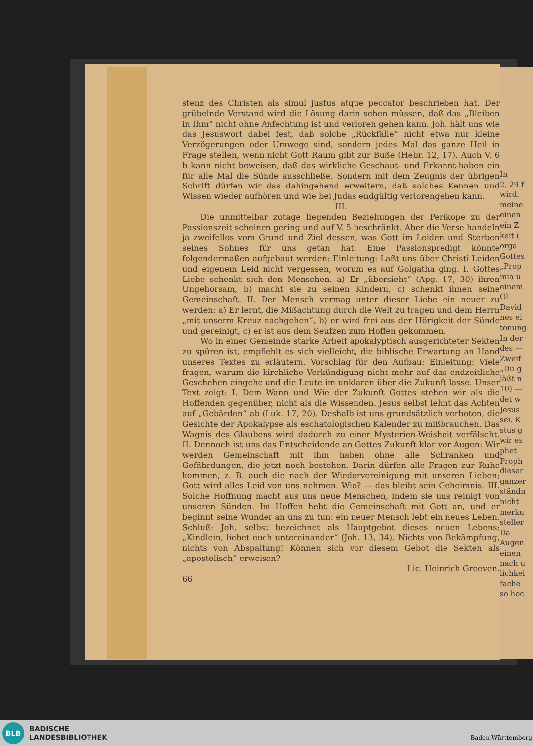In
2, 29 f
wird.
meine
einen
ein Z
keit (
orga
Gottes
„Prop
mia u
einem
Ol
David
nes ei
tonung
In der
des —
Zweif
„Du g
läßt n
10) —
det w
Jesus
sei. K
stus g
wir es
phet
Proph
dieser
ganzer
ständn
nicht
merku
steller
Da
Augen
einen
nach u
lichkei
fache
so hoc
stenz des Christen als simul justus atque peccator beschrieben hat. Der grübelnde Verstand wird die Lösung darin sehen müssen, daß das „Bleiben in Ihm“ nicht ohne Anfechtung ist und verloren gehen kann. Joh. hält uns wie das Jesuswort dabei fest, daß solche „Rückfälle“ nicht etwa nur kleine Verzögerungen oder Umwege sind, sondern jedes Mal das ganze Heil in Frage stellen, wenn nicht Gott Raum gibt zur Buße (Hebr. 12, 17). Auch V. 6 b kann nicht beweisen, daß das wirkliche Geschaut- und Erkannt-haben ein für alle Mal die Sünde ausschließe. Sondern mit dem Zeugnis der übrigen Schrift dürfen wir das dahingehend erweitern, daß solches Kennen und Wissen wieder aufhören und wie bei Judas endgültig verlorengehen kann.
III.
Die unmittelbar zutage liegenden Beziehungen der Perikope zu der Passionszeit scheinen gering und auf V. 5 beschränkt. Aber die Verse handeln ja zweifellos vom Grund und Ziel dessen, was Gott im Leiden und Sterben seines Sohnes für uns getan hat. Eine Passionspredigt könnte folgendermaßen aufgebaut werden: Einleitung: Laßt uns über Christi Leiden und eigenem Leid nicht vergessen, worum es auf Golgatha ging. I. Gottes Liebe schenkt sich den Menschen. a) Er „übersieht“ (Apg. 17, 30) ihren Ungehorsam, b) macht sie zu seinen Kindern, c) schenkt ihnen seine Gemeinschaft. II. Der Mensch vermag unter dieser Liebe ein neuer zu werden: a) Er lernt, die Mißachtung durch die Welt zu tragen und dem Herrn „mit unserm Kreuz nachgehen“, b) er wird frei aus der Hörigkeit der Sünde und gereinigt, c) er ist aus dem Seufzen zum Hoffen gekommen.
Wo in einer Gemeinde starke Arbeit apokalyptisch ausgerichteter Sekten zu spüren ist, empfiehlt es sich vielleicht, die biblische Erwartung an Hand unseres Textes zu erläutern. Vorschlag für den Aufbau: Einleitung: Viele fragen, warum die kirchliche Verkündigung nicht mehr auf das endzeitliche Geschehen eingehe und die Leute im unklaren über die Zukunft lasse. Unser Text zeigt: I. Dem Wann und Wie der Zukunft Gottes stehen wir als die Hoffenden gegenüber, nicht als die Wissenden. Jesus selbst lehnt das Achten auf „Gebärden“ ab (Luk. 17, 20). Deshalb ist uns grundsätzlich verboten, die Gesichte der Apokalypse als eschatologischen Kalender zu mißbrauchen. Das Wagnis des Glaubens wird dadurch zu einer Mysterien-Weisheit verfälscht. II. Dennoch ist uns das Entscheidende an Gottes Zukunft klar vor Augen: Wir werden Gemeinschaft mit ihm haben ohne alle Schranken und Gefährdungen, die jetzt noch bestehen. Darin dürfen alle Fragen zur Ruhe kommen, z. B. auch die nach der Wiedervereinigung mit unseren Lieben; Gott wird alles Leid von uns nehmen. Wie? — das bleibt sein Geheimnis. III. Solche Hoffnung macht aus uns neue Menschen, indem sie uns reinigt von unseren Sünden. Im Hoffen hebt die Gemeinschaft mit Gott an, und er beginnt seine Wunder an uns zu tun: ein neuer Mensch lebt ein neues Leben. Schluß: Joh. selbst bezeichnet als Hauptgebot dieses neuen Lebens: „Kindlein, liebet euch untereinander“ (Joh. 13, 34). Nichts von Bekämpfung, nichts von Abspaltung! Können sich vor diesem Gebot die Sekten als „apostolisch“ erweisen?
Lic. Heinrich Greeven.
66
BLB
BADISCHE
LANDESBIBLIOTHEK
Baden-Württemberg